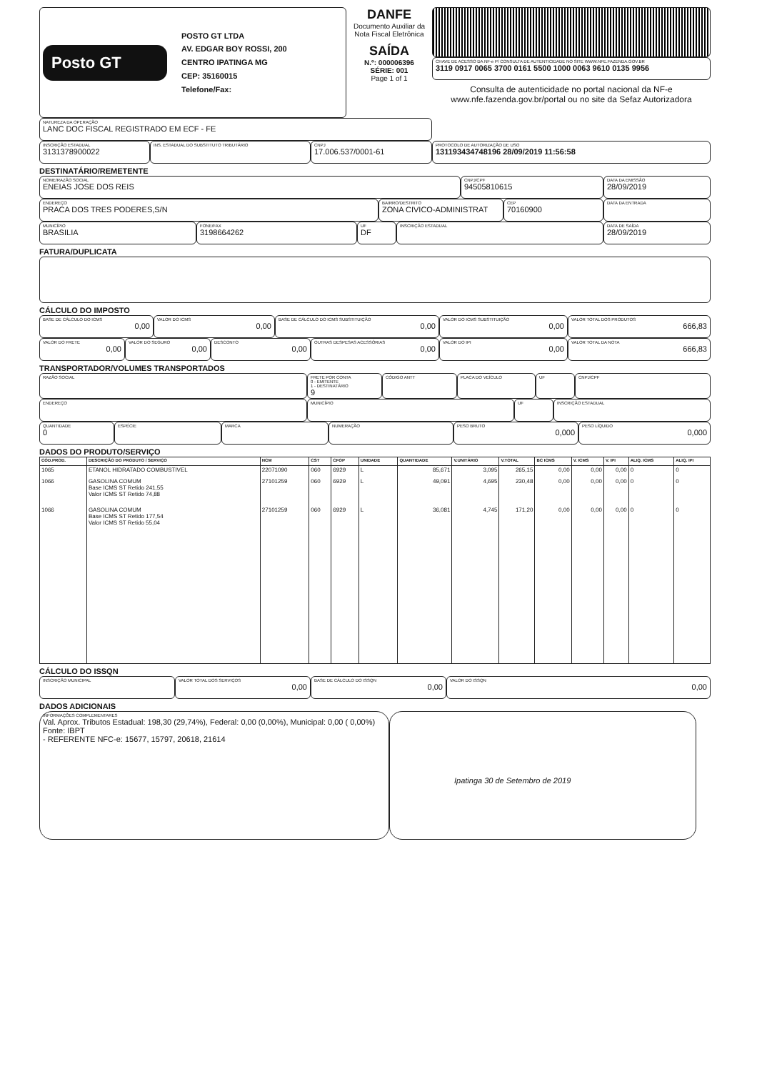Posto GT
POSTO GT LTDA
AV. EDGAR BOY ROSSI, 200
CENTRO IPATINGA MG
CEP: 35160015
Telefone/Fax:
DANFE
Documento Auxiliar da Nota Fiscal Eletrônica
SAÍDA
N.º: 000006396
SÉRIE: 001
Page 1 of 1
CHAVE DE ACESSO DA NF-e P/ CONSULTA DE AUTENTICIDADE NO SITE WWW.NFE.FAZENDA.GOV.BR
3119 0917 0065 3700 0161 5500 1000 0063 9610 0135 9956
Consulta de autenticidade no portal nacional da NF-e www.nfe.fazenda.gov.br/portal ou no site da Sefaz Autorizadora
NATUREZA DA OPERAÇÃO
LANC DOC FISCAL REGISTRADO EM ECF - FE
INSCRIÇÃO ESTADUAL
3131378900022
INS. ESTADUAL DO SUBSTITUTO TRIBUTÁRIO
CNPJ
17.006.537/0001-61
PROTOCOLO DE AUTORIZAÇÃO DE USO
131193434748196 28/09/2019 11:56:58
DESTINATÁRIO/REMETENTE
NOME/RAZÃO SOCIAL
ENEIAS JOSE DOS REIS
CNPJ/CPF
94505810615
ENDEREÇO
PRACA DOS TRES PODERES,S/N
BAIRRO/DESTRITO
ZONA CIVICO-ADMINISTRAT
CEP
70160900
MUNICÍPIO
BRASILIA
FONE/FAX
3198664262
UF
DF
INSCRIÇÃO ESTADUAL
DATA DA EMISSÃO
28/09/2019
DATA DA ENTRADA
DATA DE SAÍDA
28/09/2019
FATURA/DUPLICATA
CÁLCULO DO IMPOSTO
BASE DE CÁLCULO DO ICMS
0,00
VALOR DO ICMS
0,00
BASE DE CÁLCULO DO ICMS SUBSTITUIÇÃO
0,00
VALOR DO ICMS SUBSTITUIÇÃO
0,00
VALOR TOTAL DOS PRODUTOS
666,83
VALOR DO FRETE
0,00
VALOR DO SEGURO
0,00
DESCONTO
0,00
OUTRAS DESPESAS ACESSÓRIAS
0,00
VALOR DO IPI
0,00
VALOR TOTAL DA NOTA
666,83
TRANSPORTADOR/VOLUMES TRANSPORTADOS
RAZÃO SOCIAL FRETE POR CONTA
0 - EMITENTE
1 - DESTINATÁRIO
9
CÓDIGO ANTT PLACA DO VEÍCULO UF CNPJ/CPF
ENDEREÇO MUNICÍPIO UF INSCRIÇÃO ESTADUAL
QUANTIDADE
0
ESPÉCIE MARCA NUMERAÇÃO PESO BRUTO
0,000
PESO LÍQUIDO
0,000
DADOS DO PRODUTO/SERVIÇO
| CÓD.PROD. | DESCRIÇÃO DO PRODUTO / SERVIÇO | NCM | CST | CFOP | UNIDADE | QUANTIDADE | V.UNITÁRIO | V.TOTAL | BC ICMS | V. ICMS | V. IPI | ALIQ. ICMS | ALIQ. IPI |
| --- | --- | --- | --- | --- | --- | --- | --- | --- | --- | --- | --- | --- | --- |
| 1065 | ETANOL HIDRATADO COMBUSTIVEL | 22071090 | 060 | 6929 | L | 85,671 | 3,095 | 265,15 | 0,00 | 0,00 | 0,00 | 0 | 0 |
| 1066 | GASOLINA COMUM Base ICMS ST Retido 241,55 Valor ICMS ST Retido 74,88 | 27101259 | 060 | 6929 | L | 49,091 | 4,695 | 230,48 | 0,00 | 0,00 | 0,00 | 0 | 0 |
| 1066 | GASOLINA COMUM Base ICMS ST Retido 177,54 Valor ICMS ST Retido 55,04 | 27101259 | 060 | 6929 | L | 36,081 | 4,745 | 171,20 | 0,00 | 0,00 | 0,00 | 0 | 0 |
CÁLCULO DO ISSQN
INSCRIÇÃO MUNICIPAL VALOR TOTAL DOS SERVIÇOS
0,00
BASE DE CÁLCULO DO ISSQN
0,00
VALOR DO ISSQN
0,00
DADOS ADICIONAIS
INFORMAÇÕES COMPLEMENTARES
Val. Aprox. Tributos Estadual: 198,30 (29,74%), Federal: 0,00 (0,00%), Municipal: 0,00 ( 0,00%) Fonte: IBPT
- REFERENTE NFC-e: 15677, 15797, 20618, 21614
Ipatinga 30 de Setembro de 2019